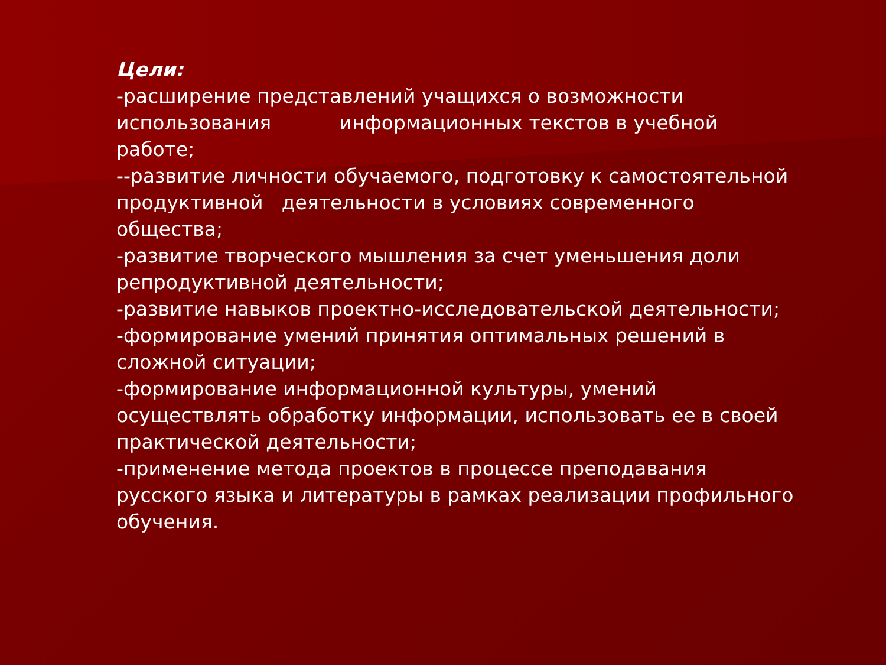Цели:
-расширение представлений учащихся о возможности использования информационных текстов в учебной работе;
--развитие личности обучаемого, подготовку к самостоятельной продуктивной деятельности в условиях современного общества;
-развитие творческого мышления за счет уменьшения доли репродуктивной деятельности;
-развитие навыков проектно-исследовательской деятельности;
-формирование умений принятия оптимальных решений в сложной ситуации;
-формирование информационной культуры, умений осуществлять обработку информации, использовать ее в своей практической деятельности;
-применение метода проектов в процессе преподавания русского языка и литературы в рамках реализации профильного обучения.